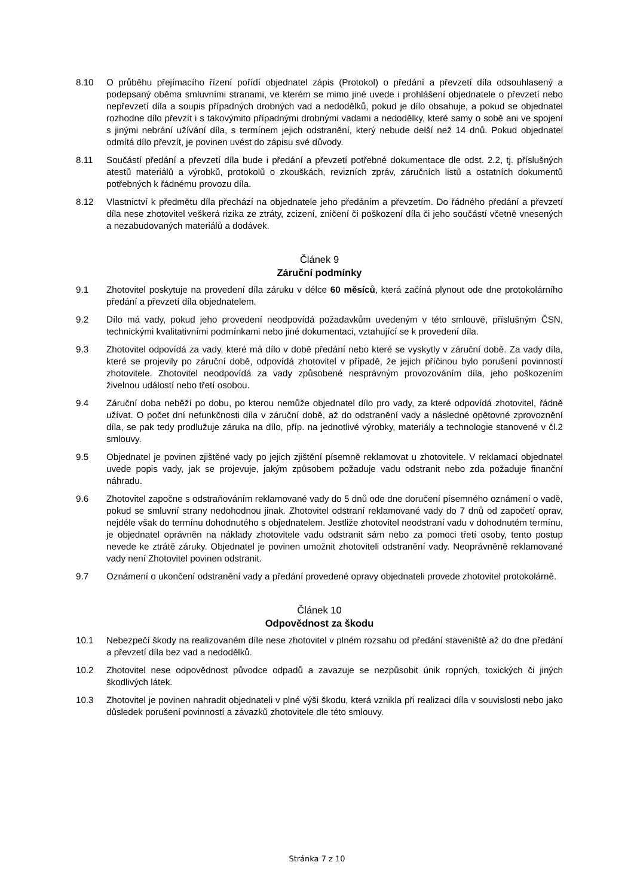8.10 O průběhu přejímacího řízení pořídí objednatel zápis (Protokol) o předání a převzetí díla odsouhlasený a podepsaný oběma smluvními stranami, ve kterém se mimo jiné uvede i prohlášení objednatele o převzetí nebo nepřevzetí díla a soupis případných drobných vad a nedodělků, pokud je dílo obsahuje, a pokud se objednatel rozhodne dílo převzít i s takovýmito případnými drobnými vadami a nedodělky, které samy o sobě ani ve spojení s jinými nebrání užívání díla, s termínem jejich odstranění, který nebude delší než 14 dnů. Pokud objednatel odmítá dílo převzít, je povinen uvést do zápisu své důvody.
8.11 Součástí předání a převzetí díla bude i předání a převzetí potřebné dokumentace dle odst. 2.2, tj. příslušných atestů materiálů a výrobků, protokolů o zkouškách, revizních zpráv, záručních listů a ostatních dokumentů potřebných k řádnému provozu díla.
8.12 Vlastnictví k předmětu díla přechází na objednatele jeho předáním a převzetím. Do řádného předání a převzetí díla nese zhotovitel veškerá rizika ze ztráty, zcizení, zničení či poškození díla či jeho součástí včetně vnesených a nezabudovaných materiálů a dodávek.
Článek 9
Záruční podmínky
9.1 Zhotovitel poskytuje na provedení díla záruku v délce 60 měsíců, která začíná plynout ode dne protokolárního předání a převzetí díla objednatelem.
9.2 Dílo má vady, pokud jeho provedení neodpovídá požadavkům uvedeným v této smlouvě, příslušným ČSN, technickými kvalitativními podmínkami nebo jiné dokumentaci, vztahující se k provedení díla.
9.3 Zhotovitel odpovídá za vady, které má dílo v době předání nebo které se vyskytly v záruční době. Za vady díla, které se projevily po záruční době, odpovídá zhotovitel v případě, že jejich příčinou bylo porušení povinností zhotovitele. Zhotovitel neodpovídá za vady způsobené nesprávným provozováním díla, jeho poškozením živelnou událostí nebo třetí osobou.
9.4 Záruční doba neběží po dobu, po kterou nemůže objednatel dílo pro vady, za které odpovídá zhotovitel, řádně užívat. O počet dní nefunkčnosti díla v záruční době, až do odstranění vady a následné opětovné zprovoznění díla, se pak tedy prodlužuje záruka na dílo, příp. na jednotlivé výrobky, materiály a technologie stanovené v čl.2 smlouvy.
9.5 Objednatel je povinen zjištěné vady po jejich zjištění písemně reklamovat u zhotovitele. V reklamaci objednatel uvede popis vady, jak se projevuje, jakým způsobem požaduje vadu odstranit nebo zda požaduje finanční náhradu.
9.6 Zhotovitel započne s odstraňováním reklamované vady do 5 dnů ode dne doručení písemného oznámení o vadě, pokud se smluvní strany nedohodnou jinak. Zhotovitel odstraní reklamované vady do 7 dnů od započetí oprav, nejdéle však do termínu dohodnutého s objednatelem. Jestliže zhotovitel neodstraní vadu v dohodnutém termínu, je objednatel oprávněn na náklady zhotovitele vadu odstranit sám nebo za pomoci třetí osoby, tento postup nevede ke ztrátě záruky. Objednatel je povinen umožnit zhotoviteli odstranění vady. Neoprávněně reklamované vady není Zhotovitel povinen odstranit.
9.7 Oznámení o ukončení odstranění vady a předání provedené opravy objednateli provede zhotovitel protokolárně.
Článek 10
Odpovědnost za škodu
10.1 Nebezpečí škody na realizovaném díle nese zhotovitel v plném rozsahu od předání staveniště až do dne předání a převzetí díla bez vad a nedodělků.
10.2 Zhotovitel nese odpovědnost původce odpadů a zavazuje se nezpůsobit únik ropných, toxických či jiných škodlivých látek.
10.3 Zhotovitel je povinen nahradit objednateli v plné výši škodu, která vznikla při realizaci díla v souvislosti nebo jako důsledek porušení povinností a závazků zhotovitele dle této smlouvy.
Stránka 7 z 10